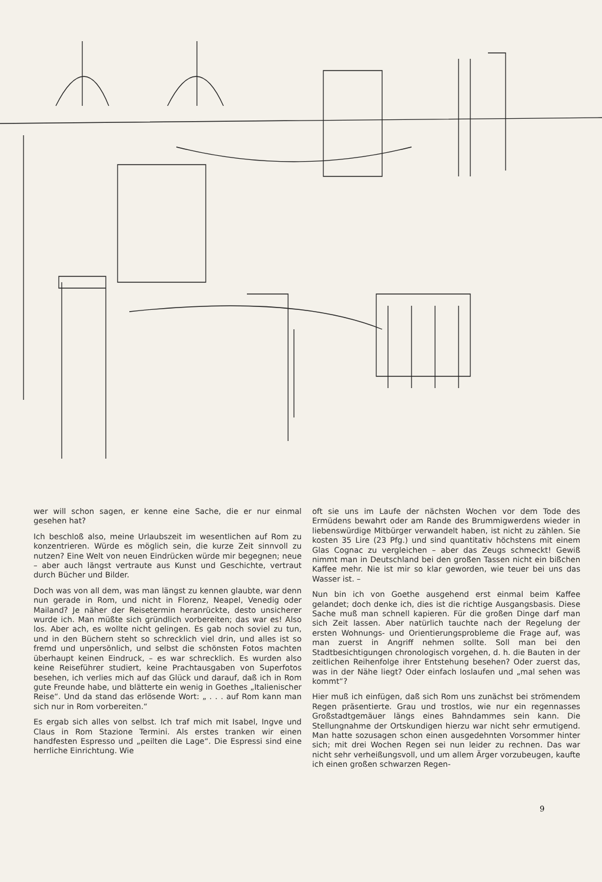wer will schon sagen, er kenne eine Sache, die er nur einmal gesehen hat?
Ich beschloß also, meine Urlaubszeit im wesentlichen auf Rom zu konzentrieren. Würde es möglich sein, die kurze Zeit sinnvoll zu nutzen? Eine Welt von neuen Eindrücken würde mir begegnen; neue – aber auch längst vertraute aus Kunst und Geschichte, vertraut durch Bücher und Bilder.
Doch was von all dem, was man längst zu kennen glaubte, war denn nun gerade in Rom, und nicht in Florenz, Neapel, Venedig oder Mailand? Je näher der Reisetermin heranrückte, desto unsicherer wurde ich. Man müßte sich gründlich vorbereiten; das war es! Also los. Aber ach, es wollte nicht gelingen. Es gab noch soviel zu tun, und in den Büchern steht so schrecklich viel drin, und alles ist so fremd und unpersönlich, und selbst die schönsten Fotos machten überhaupt keinen Eindruck, – es war schrecklich. Es wurden also keine Reiseführer studiert, keine Prachtausgaben von Superfotos besehen, ich verlies mich auf das Glück und darauf, daß ich in Rom gute Freunde habe, und blätterte ein wenig in Goethes „Italienischer Reise“. Und da stand das erlösende Wort: „ . . . auf Rom kann man sich nur in Rom vorbereiten.“
Es ergab sich alles von selbst. Ich traf mich mit Isabel, Ingve und Claus in Rom Stazione Termini. Als erstes tranken wir einen handfesten Espresso und „peilten die Lage“. Die Espressi sind eine herrliche Einrichtung. Wie
oft sie uns im Laufe der nächsten Wochen vor dem Tode des Ermüdens bewahrt oder am Rande des Brummigwerdens wieder in liebenswürdige Mitbürger verwandelt haben, ist nicht zu zählen. Sie kosten 35 Lire (23 Pfg.) und sind quantitativ höchstens mit einem Glas Cognac zu vergleichen – aber das Zeugs schmeckt! Gewiß nimmt man in Deutschland bei den großen Tassen nicht ein bißchen Kaffee mehr. Nie ist mir so klar geworden, wie teuer bei uns das Wasser ist. –
Nun bin ich von Goethe ausgehend erst einmal beim Kaffee gelandet; doch denke ich, dies ist die richtige Ausgangsbasis. Diese Sache muß man schnell kapieren. Für die großen Dinge darf man sich Zeit lassen. Aber natürlich tauchte nach der Regelung der ersten Wohnungs- und Orientierungsprobleme die Frage auf, was man zuerst in Angriff nehmen sollte. Soll man bei den Stadtbesichtigungen chronologisch vorgehen, d. h. die Bauten in der zeitlichen Reihenfolge ihrer Entstehung besehen? Oder zuerst das, was in der Nähe liegt? Oder einfach loslaufen und „mal sehen was kommt“?
Hier muß ich einfügen, daß sich Rom uns zunächst bei strömendem Regen präsentierte. Grau und trostlos, wie nur ein regennasses Großstadtgemäuer längs eines Bahndammes sein kann. Die Stellungnahme der Ortskundigen hierzu war nicht sehr ermutigend. Man hatte sozusagen schon einen ausgedehnten Vorsommer hinter sich; mit drei Wochen Regen sei nun leider zu rechnen. Das war nicht sehr verheißungsvoll, und um allem Ärger vorzubeugen, kaufte ich einen großen schwarzen Regen-
9